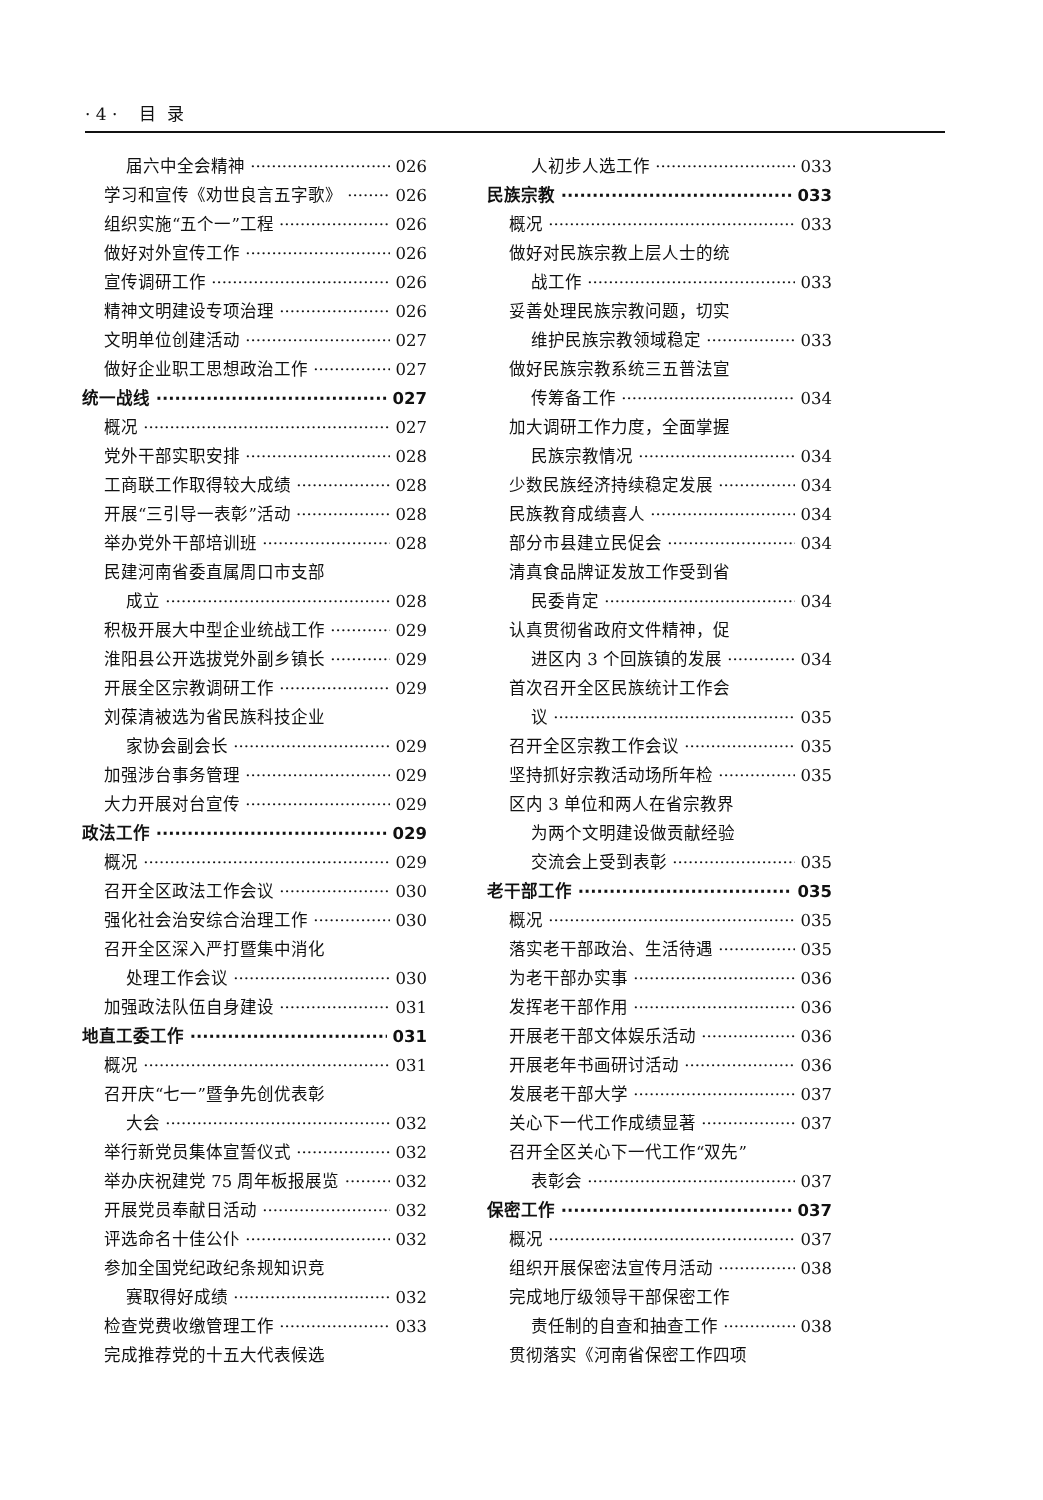· 4 · 目 录
届六中全会精神 026
学习和宣传《劝世良言五字歌》 026
组织实施“五个一”工程 026
做好对外宣传工作 026
宣传调研工作 026
精神文明建设专项治理 026
文明单位创建活动 027
做好企业职工思想政治工作 027
统一战线 027
概况 027
党外干部实职安排 028
工商联工作取得较大成绩 028
开展“三引导一表彰”活动 028
举办党外干部培训班 028
民建河南省委直属周口市支部
成立 028
积极开展大中型企业统战工作 029
淮阳县公开选拔党外副乡镇长 029
开展全区宗教调研工作 029
刘葆清被选为省民族科技企业
家协会副会长 029
加强涉台事务管理 029
大力开展对台宣传 029
政法工作 029
概况 029
召开全区政法工作会议 030
强化社会治安综合治理工作 030
召开全区深入严打暨集中消化
处理工作会议 030
加强政法队伍自身建设 031
地直工委工作 031
概况 031
召开庆“七一”暨争先创优表彰
大会 032
举行新党员集体宣誓仪式 032
举办庆祝建党 75 周年板报展览 032
开展党员奉献日活动 032
评选命名十佳公仆 032
参加全国党纪政纪条规知识竞
赛取得好成绩 032
检查党费收缴管理工作 033
完成推荐党的十五大代表候选
人初步人选工作 033
民族宗教 033
概况 033
做好对民族宗教上层人士的统
战工作 033
妥善处理民族宗教问题，切实
维护民族宗教领域稳定 033
做好民族宗教系统三五普法宣
传筹备工作 034
加大调研工作力度，全面掌握
民族宗教情况 034
少数民族经济持续稳定发展 034
民族教育成绩喜人 034
部分市县建立民促会 034
清真食品牌证发放工作受到省
民委肯定 034
认真贯彻省政府文件精神，促
进区内 3 个回族镇的发展 034
首次召开全区民族统计工作会
议 035
召开全区宗教工作会议 035
坚持抓好宗教活动场所年检 035
区内 3 单位和两人在省宗教界
为两个文明建设做贡献经验
交流会上受到表彰 035
老干部工作 035
概况 035
落实老干部政治、生活待遇 035
为老干部办实事 036
发挥老干部作用 036
开展老干部文体娱乐活动 036
开展老年书画研讨活动 036
发展老干部大学 037
关心下一代工作成绩显著 037
召开全区关心下一代工作“双先”
表彰会 037
保密工作 037
概况 037
组织开展保密法宣传月活动 038
完成地厅级领导干部保密工作
责任制的自查和抽查工作 038
贯彻落实《河南省保密工作四项